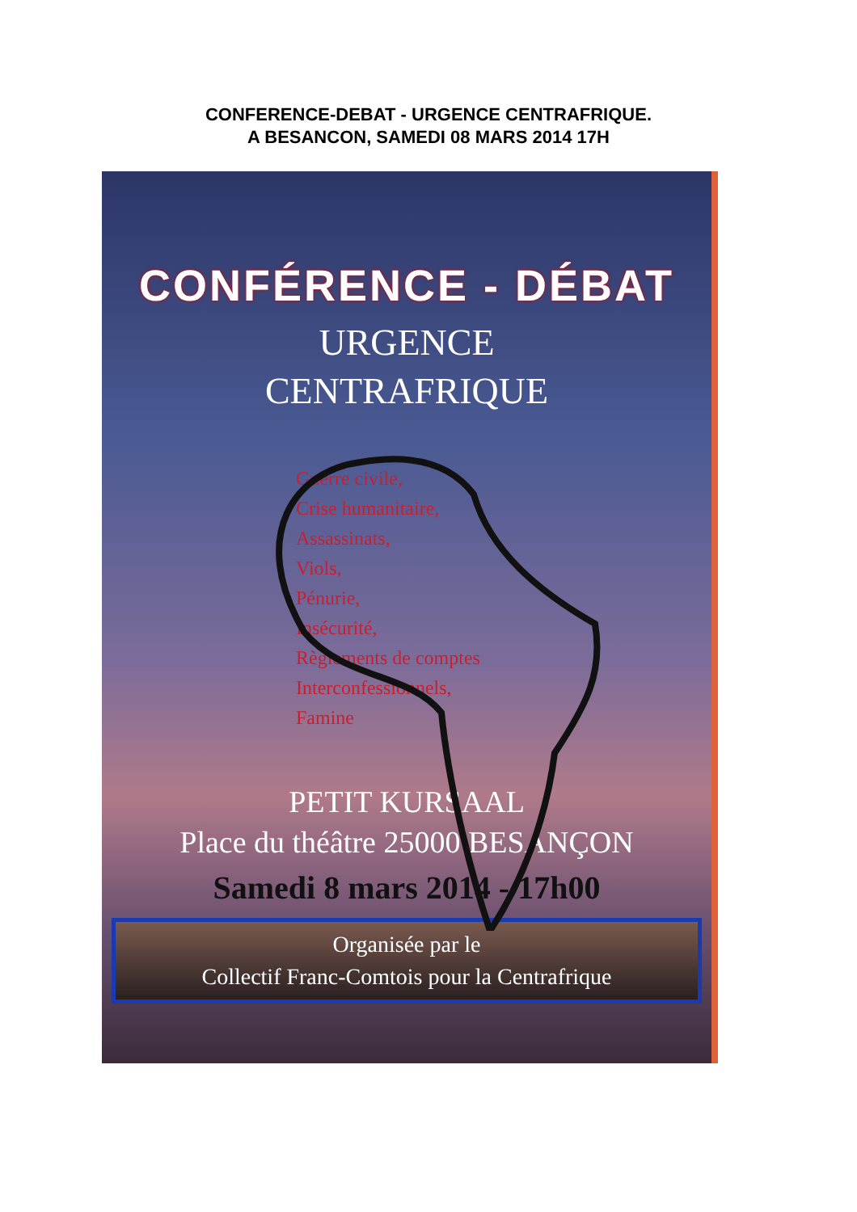CONFERENCE-DEBAT - URGENCE CENTRAFRIQUE.
A BESANCON, SAMEDI 08 MARS 2014 17H
CONFÉRENCE - DÉBAT
URGENCE
CENTRAFRIQUE
Guerre civile,
Crise humanitaire,
Assassinats,
Viols,
Pénurie,
Insécurité,
Règlements de comptes
Interconfessionnels,
Famine
PETIT KURSAAL
Place du théâtre 25000 BESANÇON
Samedi 8 mars 2014 - 17h00
Organisée par le
Collectif Franc-Comtois pour la Centrafrique